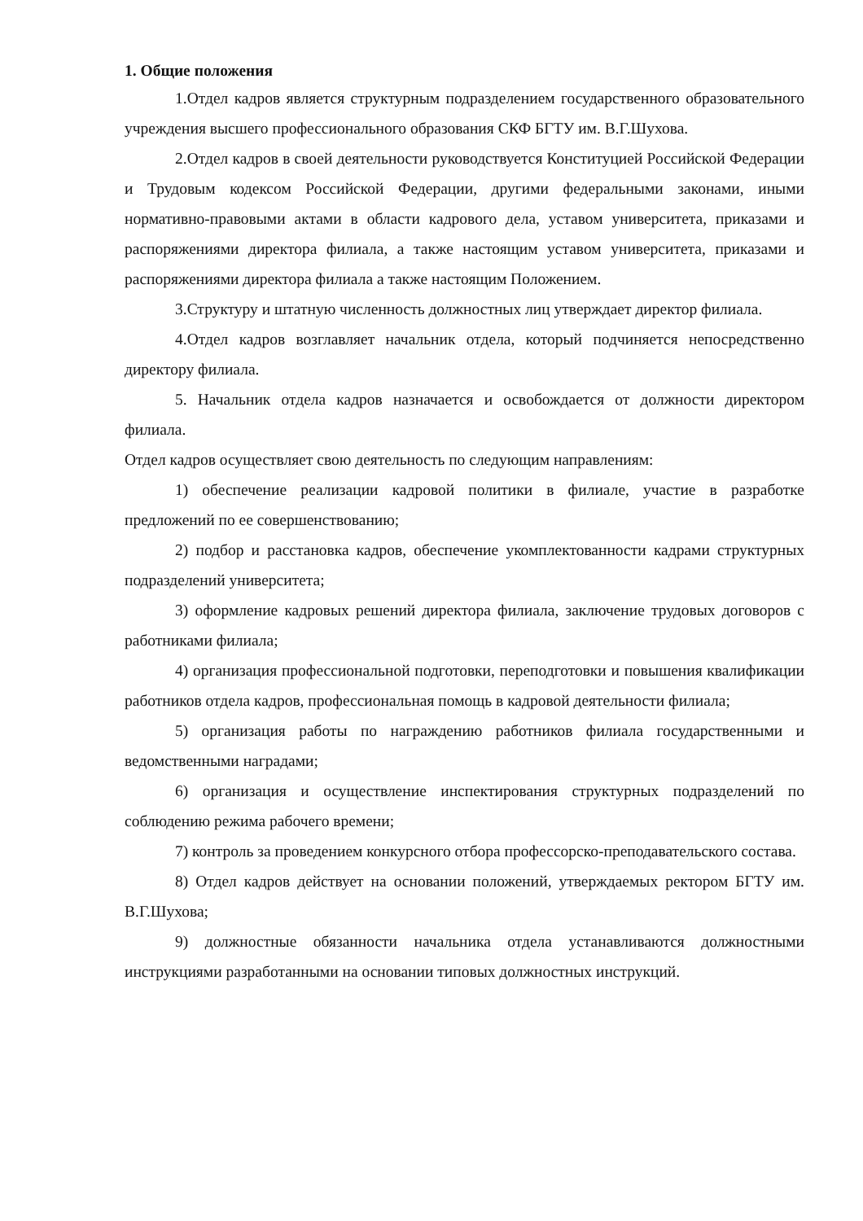1. Общие положения
1.Отдел кадров является структурным подразделением государственного образовательного учреждения высшего профессионального образования СКФ БГТУ им. В.Г.Шухова.
2.Отдел кадров в своей деятельности руководствуется Конституцией Российской Федерации и Трудовым кодексом Российской Федерации, другими федеральными законами, иными нормативно-правовыми актами в области кадрового дела, уставом университета, приказами и распоряжениями директора филиала, а также настоящим уставом университета, приказами и распоряжениями директора филиала а также настоящим Положением.
3.Структуру и штатную численность должностных лиц утверждает директор филиала.
4.Отдел кадров возглавляет начальник отдела, который подчиняется непосредственно директору филиала.
5. Начальник отдела кадров назначается и освобождается от должности директором филиала.
Отдел кадров осуществляет свою деятельность по следующим направлениям:
1) обеспечение реализации кадровой политики в филиале, участие в разработке предложений по ее совершенствованию;
2) подбор и расстановка кадров, обеспечение укомплектованности кадрами структурных подразделений университета;
3) оформление кадровых решений директора филиала, заключение трудовых договоров с работниками филиала;
4) организация профессиональной подготовки, переподготовки и повышения квалификации работников отдела кадров, профессиональная помощь в кадровой деятельности филиала;
5) организация работы по награждению работников филиала государственными и ведомственными наградами;
6) организация и осуществление инспектирования структурных подразделений по соблюдению режима рабочего времени;
7) контроль за проведением конкурсного отбора профессорско-преподавательского состава.
8) Отдел кадров действует на основании положений, утверждаемых ректором БГТУ им. В.Г.Шухова;
9) должностные обязанности начальника отдела устанавливаются должностными инструкциями разработанными на основании типовых должностных инструкций.